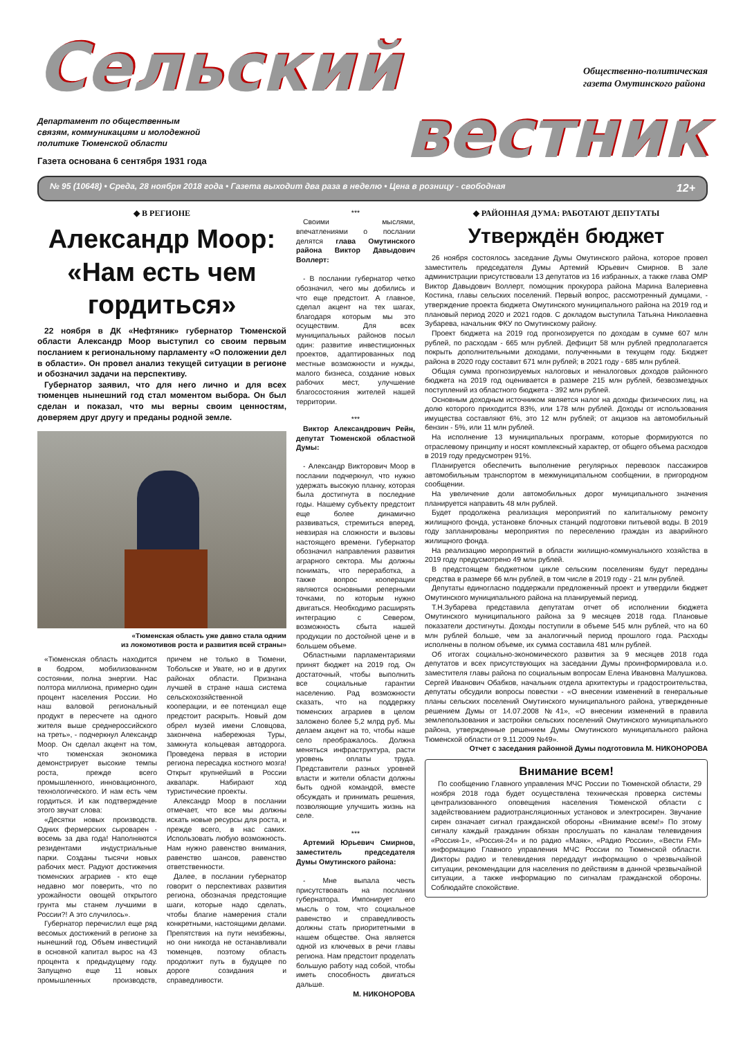Сельский
Общественно-политическая
газета Омутинского района
Департамент по общественным
связям, коммуникациям и молодежной
политике Тюменской области
Газета основана 6 сентября 1931 года
вестник
№ 95 (10648) • Среда, 28 ноября 2018 года • Газета выходит два раза в неделю • Цена в розницу - свободная 12+
◆ В РЕГИОНЕ
Александр Моор: «Нам есть чем гордиться»
22 ноября в ДК «Нефтяник» губернатор Тюменской области Александр Моор выступил со своим первым посланием к региональному парламенту «О положении дел в области». Он провел анализ текущей ситуации в регионе и обозначил задачи на перспективу.
Губернатор заявил, что для него лично и для всех тюменцев нынешний год стал моментом выбора. Он был сделан и показал, что мы верны своим ценностям, доверяем друг другу и преданы родной земле.
«Тюменская область уже давно стала одним
из локомотивов роста и развития всей страны»
«Тюменская область находится в бодром, мобилизованном состоянии, полна энергии. Нас полтора миллиона, примерно один процент населения России. Но наш валовой региональный продукт в пересчете на одного жителя выше среднероссийского на треть», - подчеркнул Александр Моор. Он сделал акцент на том, что тюменская экономика демонстрирует высокие темпы роста, прежде всего промышленного, инновационного, технологического. И нам есть чем гордиться. И как подтверждение этого звучат слова:
«Десятки новых производств. Одних фермерских сыроварен - восемь за два года! Наполняются резидентами индустриальные парки. Созданы тысячи новых рабочих мест. Радуют достижения тюменских аграриев - кто еще недавно мог поверить, что по урожайности овощей открытого грунта мы станем лучшими в России?! А это случилось».
Губернатор перечислил еще ряд весомых достижений в регионе за нынешний год. Объем инвестиций в основной капитал вырос на 43 процента к предыдущему году. Запущено еще 11 новых промышленных производств, причем не только в Тюмени, Тобольске и Увате, но и в других районах области. Признана лучшей в стране наша система сельскохозяйственной кооперации, и ее потенциал еще предстоит раскрыть. Новый дом обрел музей имени Словцова, закончена набережная Туры, замкнута кольцевая автодорога. Проведена первая в истории региона пересадка костного мозга! Открыт крупнейший в России аквапарк. Набирают ход туристические проекты.
Александр Моор в послании отмечает, что все мы должны искать новые ресурсы для роста, и прежде всего, в нас самих. Использовать любую возможность. Нам нужно равенство внимания, равенство шансов, равенство ответственности.
Далее, в послании губернатор говорит о перспективах развития региона, обозначая предстоящие шаги, которые надо сделать, чтобы благие намерения стали конкретными, настоящими делами. Препятствия на пути неизбежны, но они никогда не останавливали тюменцев, поэтому область продолжит путь в будущее по дороге созидания и справедливости.
***
Своими мыслями, впечатлениями о послании делятся глава Омутинского района Виктор Давыдович Воллерт:
- В послании губернатор четко обозначил, чего мы добились и что еще предстоит. А главное, сделал акцент на тех шагах, благодаря которым мы это осуществим. Для всех муниципальных районов посыл один: развитие инвестиционных проектов, адаптированных под местные возможности и нужды, малого бизнеса, создание новых рабочих мест, улучшение благосостояния жителей нашей территории.
***
Виктор Александрович Рейн, депутат Тюменской областной Думы:
- Александр Викторович Моор в послании подчеркнул, что нужно удержать высокую планку, которая была достигнута в последние годы. Нашему субъекту предстоит еще более динамично развиваться, стремиться вперед, невзирая на сложности и вызовы настоящего времени. Губернатор обозначил направления развития аграрного сектора. Мы должны понимать, что переработка, а также вопрос кооперации являются основными реперными точками, по которым нужно двигаться. Необходимо расширять интеграцию с Севером, возможность сбыта нашей продукции по достойной цене и в большем объеме.
Областными парламентариями принят бюджет на 2019 год. Он достаточный, чтобы выполнить все социальные гарантии населению. Рад возможности сказать, что на поддержку тюменских аграриев в целом заложено более 5,2 млрд руб. Мы делаем акцент на то, чтобы наше село преображалось. Должна меняться инфраструктура, расти уровень оплаты труда. Представители разных уровней власти и жители области должны быть одной командой, вместе обсуждать и принимать решения, позволяющие улучшить жизнь на селе.
***
Артемий Юрьевич Смирнов, заместитель председателя Думы Омутинского района:
- Мне выпала честь присутствовать на послании губернатора. Импонирует его мысль о том, что социальное равенство и справедливость должны стать приоритетными в нашем обществе. Она является одной из ключевых в речи главы региона. Нам предстоит проделать большую работу над собой, чтобы иметь способность двигаться дальше.
М. НИКОНОРОВА
◆ РАЙОННАЯ ДУМА: РАБОТАЮТ ДЕПУТАТЫ
Утверждён бюджет
26 ноября состоялось заседание Думы Омутинского района, которое провел заместитель председателя Думы Артемий Юрьевич Смирнов. В зале администрации присутствовали 13 депутатов из 16 избранных, а также глава ОМР Виктор Давыдович Воллерт, помощник прокурора района Марина Валериевна Костина, главы сельских поселений. Первый вопрос, рассмотренный думцами, - утверждение проекта бюджета Омутинского муниципального района на 2019 год и плановый период 2020 и 2021 годов. С докладом выступила Татьяна Николаевна Зубарева, начальник ФКУ по Омутинскому району.
Проект бюджета на 2019 год прогнозируется по доходам в сумме 607 млн рублей, по расходам - 665 млн рублей. Дефицит 58 млн рублей предполагается покрыть дополнительными доходами, полученными в текущем году. Бюджет района в 2020 году составит 671 млн рублей; в 2021 году - 685 млн рублей.
Общая сумма прогнозируемых налоговых и неналоговых доходов районного бюджета на 2019 год оценивается в размере 215 млн рублей, безвозмездных поступлений из областного бюджета - 392 млн рублей.
Основным доходным источником является налог на доходы физических лиц, на долю которого приходится 83%, или 178 млн рублей. Доходы от использования имущества составляют 6%, это 12 млн рублей; от акцизов на автомобильный бензин - 5%, или 11 млн рублей.
На исполнение 13 муниципальных программ, которые формируются по отраслевому принципу и носят комплексный характер, от общего объема расходов в 2019 году предусмотрен 91%.
Планируется обеспечить выполнение регулярных перевозок пассажиров автомобильным транспортом в межмуниципальном сообщении, в пригородном сообщении.
На увеличение доли автомобильных дорог муниципального значения планируется направить 48 млн рублей.
Будет продолжена реализация мероприятий по капитальному ремонту жилищного фонда, установке блочных станций подготовки питьевой воды. В 2019 году запланированы мероприятия по переселению граждан из аварийного жилищного фонда.
На реализацию мероприятий в области жилищно-коммунального хозяйства в 2019 году предусмотрено 49 млн рублей.
В предстоящем бюджетном цикле сельским поселениям будут переданы средства в размере 66 млн рублей, в том числе в 2019 году - 21 млн рублей.
Депутаты единогласно поддержали предложенный проект и утвердили бюджет Омутинского муниципального района на планируемый период.
Т.Н.Зубарева представила депутатам отчет об исполнении бюджета Омутинского муниципального района за 9 месяцев 2018 года. Плановые показатели достигнуты. Доходы поступили в объеме 545 млн рублей, что на 60 млн рублей больше, чем за аналогичный период прошлого года. Расходы исполнены в полном объеме, их сумма составила 481 млн рублей.
Об итогах социально-экономического развития за 9 месяцев 2018 года депутатов и всех присутствующих на заседании Думы проинформировала и.о. заместителя главы района по социальным вопросам Елена Ивановна Малушкова. Сергей Иванович Обабков, начальник отдела архитектуры и градостроительства, депутаты обсудили вопросы повестки - «О внесении изменений в генеральные планы сельских поселений Омутинского муниципального района, утвержденные решением Думы от 14.07.2008 №41», «О внесении изменений в правила землепользования и застройки сельских поселений Омутинского муниципального района, утвержденные решением Думы Омутинского муниципального района Тюменской области от 9.11.2009 №49».
Отчет с заседания районной Думы подготовила М. НИКОНОРОВА
Внимание всем!
По сообщению Главного управления МЧС России по Тюменской области, 29 ноября 2018 года будет осуществлена техническая проверка системы централизованного оповещения населения Тюменской области с задействованием радиотрансляционных установок и электросирен. Звучание сирен означает сигнал гражданской обороны «Внимание всем!» По этому сигналу каждый гражданин обязан прослушать по каналам телевидения «Россия-1», «Россия-24» и по радио «Маяк», «Радио России», «Вести FM» информацию Главного управления МЧС России по Тюменской области. Дикторы радио и телевидения передадут информацию о чрезвычайной ситуации, рекомендации для населения по действиям в данной чрезвычайной ситуации, а также информацию по сигналам гражданской обороны. Соблюдайте спокойствие.